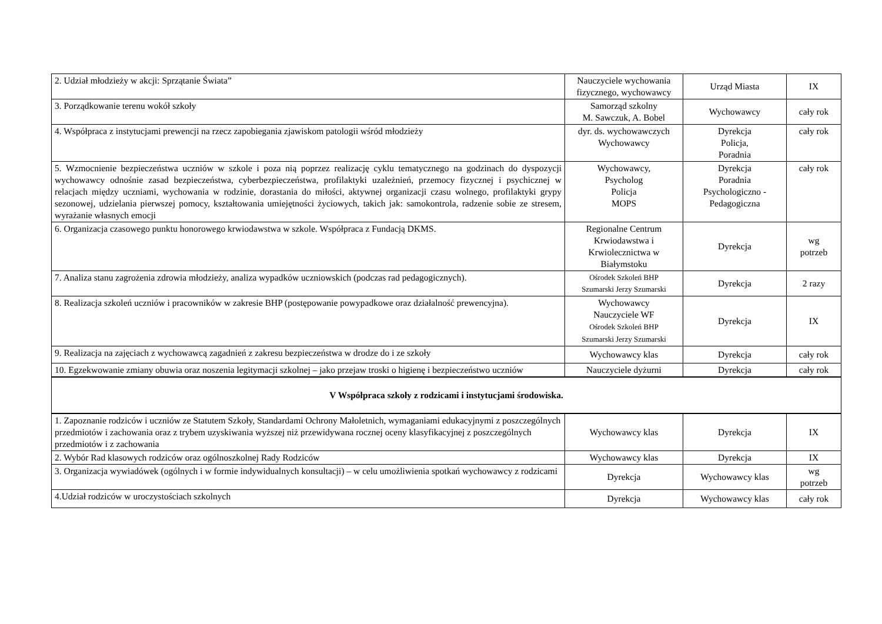| 2. Udział młodzieży w akcji: Sprzątanie Świata” | Nauczyciele wychowania fizycznego, wychowawcy | Urząd Miasta | IX |
| 3. Porządkowanie terenu wokół szkoły | Samorząd szkolny M. Sawczuk, A. Bobel | Wychowawcy | cały rok |
| 4. Współpraca z instytucjami prewencji na rzecz zapobiegania zjawiskom patologii wśród młodzieży | dyr. ds. wychowawczych Wychowawcy | Dyrekcja Policja, Poradnia | cały rok |
| 5. Wzmocnienie bezpieczeństwa uczniów w szkole i poza nią poprzez realizację cyklu tematycznego na godzinach do dyspozycji wychowawcy odnośnie zasad bezpieczeństwa, cyberbezpieczeństwa, profilaktyki uzależnień, przemocy fizycznej i psychicznej w relacjach między uczniami, wychowania w rodzinie, dorastania do miłości, aktywnej organizacji czasu wolnego, profilaktyki grypy sezonowej, udzielania pierwszej pomocy, kształtowania umiejętności życiowych, takich jak: samokontrola, radzenie sobie ze stresem, wyrażanie własnych emocji | Wychowawcy, Psycholog Policja MOPS | Dyrekcja Poradnia Psychologiczno - Pedagogiczna | cały rok |
| 6. Organizacja czasowego punktu honorowego krwiodawstwa w szkole. Współpraca z Fundacją DKMS. | Regionalne Centrum Krwiodawstwa i Krwiolecznictwa w Białymstoku | Dyrekcja | wg potrzeb |
| 7. Analiza stanu zagrożenia zdrowia młodzieży, analiza wypadków uczniowskich (podczas rad pedagogicznych). | Ośrodek Szkoleń BHP Szumarski Jerzy Szumarski | Dyrekcja | 2 razy |
| 8. Realizacja szkoleń uczniów i pracowników w zakresie BHP (postępowanie powypadkowe oraz działalność prewencyjna). | Wychowawcy Nauczyciele WF Ośrodek Szkoleń BHP Szumarski Jerzy Szumarski | Dyrekcja | IX |
| 9. Realizacja na zajęciach z wychowawcą zagadnień z zakresu bezpieczeństwa w drodze do i ze szkoły | Wychowawcy klas | Dyrekcja | cały rok |
| 10. Egzekwowanie zmiany obuwia oraz noszenia legitymacji szkolnej – jako przejaw troski o higienę i bezpieczeństwo uczniów | Nauczyciele dyżurni | Dyrekcja | cały rok |
| V Współpraca szkoły z rodzicami i instytucjami środowiska. | | | |
| 1. Zapoznanie rodziców i uczniów ze Statutem Szkoły, Standardami Ochrony Małoletnich, wymaganiami edukacyjnymi z poszczególnych przedmiotów i zachowania oraz z trybem uzyskiwania wyższej niż przewidywana rocznej oceny klasyfikacyjnej z poszczególnych przedmiotów i z zachowania | Wychowawcy klas | Dyrekcja | IX |
| 2. Wybór Rad klasowych rodziców oraz ogólnoszkolnej Rady Rodziców | Wychowawcy klas | Dyrekcja | IX |
| 3. Organizacja wywiadówek (ogólnych i w formie indywidualnych konsultacji) – w celu umożliwienia spotkań wychowawcy z rodzicami | Dyrekcja | Wychowawcy klas | wg potrzeb |
| 4.Udział rodziców w uroczystościach szkolnych | Dyrekcja | Wychowawcy klas | cały rok |